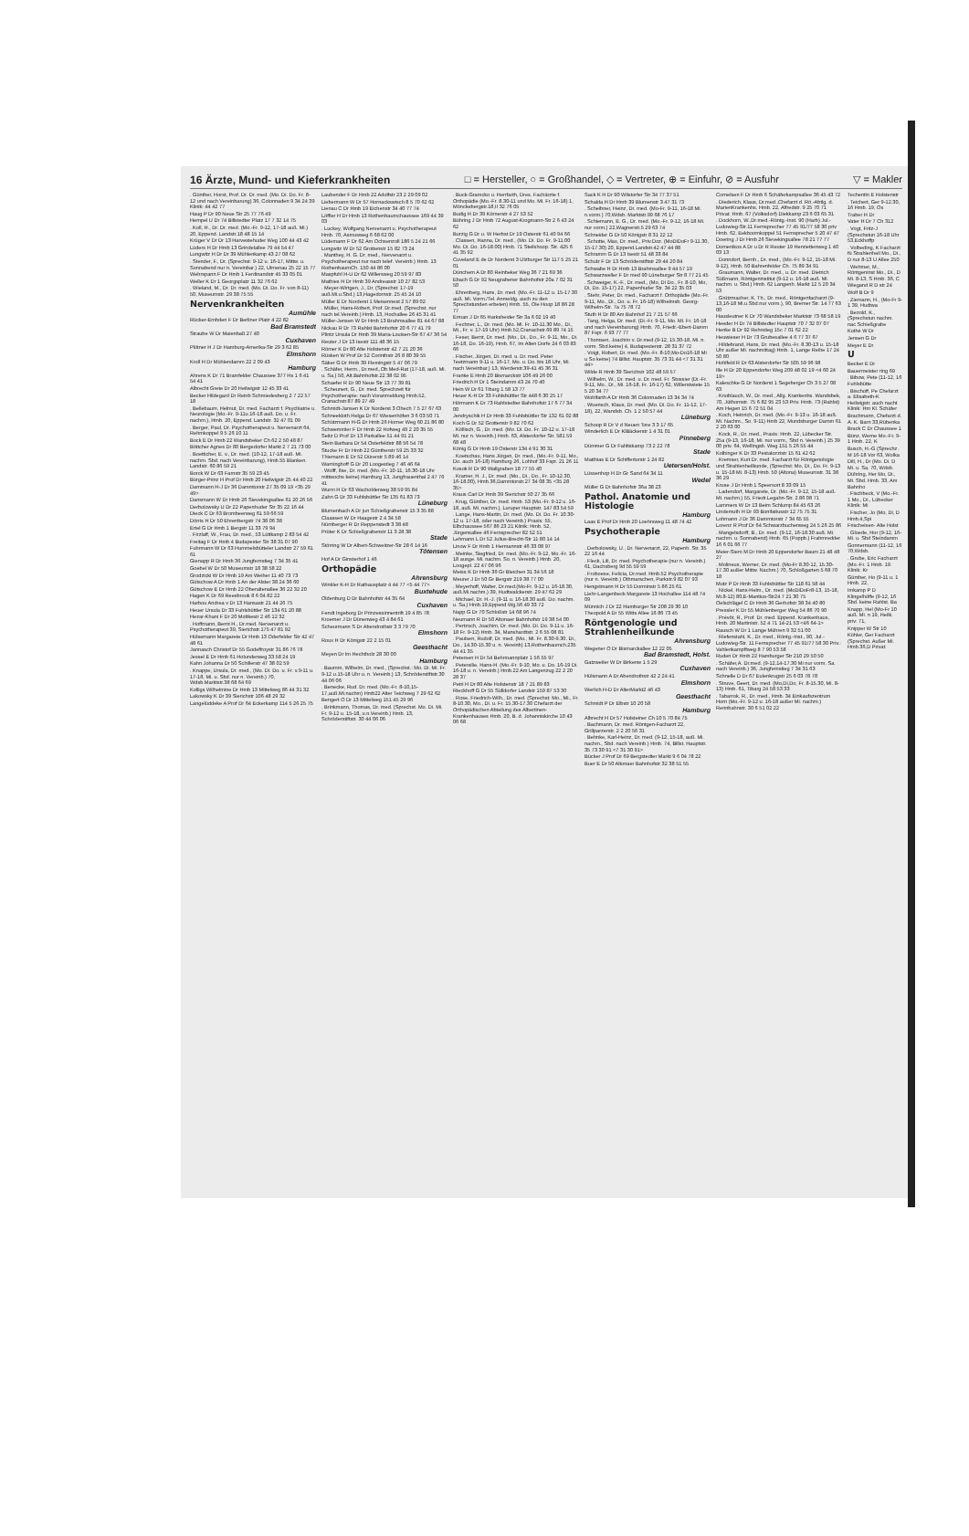16 Ärzte, Mund- und Kieferkrankheiten □ = Hersteller, ○ = Großhandel, ◇ = Vertreter, ⊕ = Einfuhr, ⊘ = Ausfuhr ▽ = Makler
. Günther, Horst, Prof. Dr. Dr. med. (Mo. Di. Do. Fr. 8-12 und nach Vereinbarung) 36, Colonnaden 9 34 24 39 Klinik: 44 42 77
Haug P Dr 90 Neue Str 25 77 76 49
Hempel U Dr 74 Billstedter Platz 17 7 32 14 75
. Koll, H., Dr. Dr. med. (Mo.-Fr. 9-12, 17-18 auß. Mi.) 20, Eppend. Landstr.18 48 15 14
Krüger V Dr Dr 13 Harvestehuder Weg 100 44 43 42
Lüders H Dr Hmb 13 Grindelallee 79 44 54 47
Lungwitz H Dr Dr 39 Mühlenkamp 43 27 08 62
. Stender, F., Dr. (Sprechst: 9-12 u. 16-17, Mittw. u. Sonnabend nur n. Vereinbar.) 22, Ulmenau 25 22 15 77
Wehrspann F Dr Hmb 1 Ferdinandstr 45 33 05 01
Weller K Dr 1 Georgsplatz 11 32 76 62
. Wieland, M., Dr. Dr. med. (Mo. Di. Do. Fr. von 8-11) 50, Museumstr. 29 38 75 55
Nervenkrankheiten
Aumühle
Rücker-Embden F Dr Berliner Platz 4 22 82
Bad Bramstedt
Straube W Dr Maienbaß 27 40
Cuxhaven
Plötner H J Dr Hamburg-Amerika-Str 29 3 62 85
Elmshorn
Kroll H Dr Mühlendamm 22 2 09 43
Hamburg
Ahrens K Dr 71 Bramfelder Chaussee 377 Hs 1 6 41 54 41
Albrecht Grete Dr 20 Heilwigstr 12 45 33 41
Becker Hildegard Dr Reinb Schmiedesberg 2 7 22 57 18
. Bellebaum, Helmut, Dr. med. Facharzt f. Psychiatrie u. Neurologie (Mo.-Fr. 9-11u.16-18 auß. Do. u. Fr. nachm.), Hmb. 20, Eppend. Landstr. 32 47 01 09
. Berger, Paul, Dr. Psychotherapeut u. Nervenarzt 64, Rehmkoppel 9 5 26 10 11
Bock E Dr Hmb 22 Wandsbeker Ch 62 2 50 48 87
Böttcher Agnes Dr 80 Bergedorfer Markt 2 7 21 73 00
. Boetticher, E. v., Dr. med. (10-12, 17-18 auß. Mi. nachm. Sbd. nach Vereinbarung), Hmb.55 Blanken. Landstr. 60 86 59 21
Borck W Dr 63 Farnstr 35 59 23 45
Bürger-Prinz H Prof Dr Hmb 20 Heilwigstr 25 44 40 22
Dammann H-J Dr 36 Dammtorstr 27 35 09 19 <35 29 49>
Dansmann W Dr Hmb 26 Sievekingsallee 61 20 26 56
Derbolowsky U Dr 22 Papenhuder Str 35 22 16 44
Dieck C Dr 63 Brombeerweg 61 59 66 59
Dörris H Dr 50 Ehrenbergstr 74 38 06 38
Ertel G Dr Hmb 1 Bergstr 11 33 79 94
. Firzlaff, W., Frau, Dr. med., 53 Lüttkamp 2 83 54 42
Freitag F Dr Hmb 4 Budapester Str 38 31 07 90
Fuhrmann W Dr 63 Hummelsbütteler Landstr 27 59 61 61
Gienapp R Dr Hmb 36 Jungfernstieg 7 34 35 41
Goebel W Dr 50 Museumstr 18 38 58 22
Grodzicki W Dr Hmb 19 Am Weiher 11 40 73 73
Gütschow A Dr Hmb 1 An der Alster 38 24 36 60
Gütschow E Dr Hmb 22 Oberaltenallee 36 22 32 20
Hagen K Dr 69 Reesbrook 8 6 04 82 22
Harbou Andrea v Dr 13 Hansastr 21 44 26 75
Heuer Ursula Dr 33 Fuhlsbüttler Str 134 61 20 88
Hezar-Khani F Dr 20 Moltkestr 2 46 12 32
. Hoffmann, Bernt H., Dr.med. Nervenarzt u. Psychotherapeut 39, Sierichstr.175 47 81 92
Hülsemann Margarete Dr Hmb 13 Oderfelder Str 42 47 48 61
Jannasch Christof Dr 55 Godeffroystr 31 86 76 78
Jessel E Dr Hmb 61 Holunderweg 33 58 24 19
Kahn Johanna Dr 50 Schillerstr 47 38 02 59
. Knappe, Ursula, Dr. med., (Mo. Di. Do. u. Fr. v.9-11 u. 17-18, Mi. u. Sbd. nur n. Vereinb.) 70, Wdsb.Marktstr.38 68 64 69
Kolligs Wilhelmine Dr Hmb 13 Mittelweg 86 44 31 32
Lakowsky K Dr 39 Sierichstr 106 48 29 32
Langelüddeke A Prof Dr 64 Eckerkamp 114 5 26 25 75
Laubender F Dr Hmb 22 Adolfstr 23 2 29 09 02
Liebermann W Dr 57 Hornackswisch 8 5 70 62 62
Lienau C Dr Hmb 19 Eichenstr 34 40 77 74
Löffler H Dr Hmb 13 Rothenbaumchaussee 169 44 39 03
. Luckey, Wolfgang Nervenarzt u. Psychotherapeut Hmb. 70, Asmusweg 6 68 62 00
Lüdemann F Dr 62 Am Ochsenzoll 186 5 24 21 66
Lungwitz W Dr 52 Grottenstr 15 82 73 24
. Manthey, H. G. Dr. med., Nervenarzt u. Psychotherapeut nur nach telef. Vereinb.) Hmb. 13 RothenbaumCh. 150 44 86 00
Maspfuhl H-U Dr 62 Willersweg 20 59 97 83
Mathies H Dr Hmb 39 Andreasstr 10 27 82 53
. Meyer-Wirtgen, J., Dr. (Sprechst: 17-19 auß.Mi.u.Sbd.) 13,Hagedornstr. 25 45 24 10
Müller E Dr Norderst 1 Meisennest 2 57 89 02
. Müller, Hans-Robert, Prof. Dr.med. (Sprechst. nur nach tel.Vereinb.) Hmb. 13, Hochallee 26 45 31 41
Müller-Jensen W Dr Hmb 13 Brahmsallee 81 44 67 88
Nickau R Dr 73 Rahlst Bahnhofstr 20 6 77 41 79
Plintz Ursula Dr Hmb 39 Maria-Louisen-Str 67 47 36 54
Reuter J Dr 13 Isestr 111 48 36 15
Römer K Dr 80 Alte Holstenstr 42 7 21 20 36
Rüsken W Prof Dr 52 Corinthstr 26 8 80 39 55
Säker G Dr Hmb 39 Flemingstr 5 47 06 79
. Schäfer, Herm., Dr.med.,Ob.Med-Rat (17-18, auß. Mi. u. Sa.) 50, Alt.Bahnhofstr.22 38 02 95
Schaefer R Dr 90 Neue Str 13 77 39 81
. Scheunert, G., Dr. med. Sprechzeit für Psychotherapie: nach Voranmeldung Hmb.52, Cranachstr.87 89 27 49
Schmidt-Jansen K Dr Norderst 3 Ohech 7 5 27 67 63
Schneekloth Helga Dr 67 Wiesenhöfen 3 6 03 50 71
Schützmann H-G Dr Hmb 26 Horner Weg 60 21 86 80
Schwemmler F Dr Hmb 22 Hofweg 49 2 20 35 55
Seitz D Prof Dr 13 Parkallee 51 44 91 21
Stein Barbara Dr 54 Osterfeldstr 88 56 54 78
Stucke Fr Dr Hmb 22 Güntherstr 59 25 33 32
Thiemann E Dr 52 Dürerstr 5 89 46 14
Warninghoff G Dr 20 Loogestieg 7 46 46 64
. Wolff, Ilse, Dr. med. (Mo.-Fr. 10-11, 16.30-18 Uhr mittwochs keine) Hamburg 13, Jungfrauenthal 2 47 76 41
Wurm H Dr 63 Wacholderweg 38 59 95 84
Zahn G Dr 33 Fuhlsbüttler Str 135 61 83 73
Lüneburg
Blumenbach A Dr jun Schießgrabenstr 15 3 35 88
Claassen W Dr Haagestr 2 4 34 58
Nürnberger R Dr Reppenstedt 3 38 48
Prüter K Dr Schießgrabenstr 11 3 28 38
Stade
Störring W Dr Albert-Schweitzer-Str 28 6 14 16
Tötensen
Hof A Dr Ginsterhof 1 46
Orthopädie
Ahrensburg
Winkler K-H Dr Rathausplatz 4 44 77 <5 44 77>
Buxtehude
Oldenburg D Dr Bahnhofstr 44 35 64
Cuxhaven
Fendt Ingeborg Dr Prinzessinnentrift 19 4 85 78
Kroemer J Dr Dünenweg 43 4 84 61
Scheurmann S Dr Abendrothstr 3 3 79 70
Elmshorn
Roux H Dr Königstr 22 2 15 01
Geesthacht
Meyen Dr Im Hechtholz 28 30 00
Hamburg
. Baumm, Wilhelm, Dr. med., (Sprechst.: Mo. Di. Mi. Fr. 9-12 u.15-18 Uhr u. n. Vereinb.) 13, Schröderstiftstr.30 44 06 06
. Benecke, Rud. Dr. med. (Mo.-Fr. 8-10,15-17,auß.Mi.nachm) Hmb22 Alter Teichweg 7 29 62 62
Bengert O Dr 13 Mittelweg 151 45 29 96
. Brinkmann, Thomas, Dr. med. (Sprechst. Mo. Di. Mi. Fr. 9-12 u. 15-18, u.n.Vereinb.) Hmb. 13, Schröderstiftstr. 30 44 06 06
. Buck-Gramcko u. Herrfarth, Dres. Fachärzte f. Orthopädie (Mo.-Fr. 8.30-11 und Mo. Mi. Fr. 16-18) 1, Mönckebergstr.18,II 32 76 05
Budig H Dr 39 Körnerstr 4 27 53 52
Bühring J Dr Hmb 72 August-Krogmann-Str 2 6 43 24 62
Burzig G Dr u. W Herbst Dr 19 Osterstr 61 40 94 66
. Classen, Hanna, Dr. med., (Mo. Di. Do. Fr. 9-11.00 Mo. Di. Do. 16-18.00) Hmb. 71 Steilshoop. Str. 425 6 41 35 92
Cuveland E de Dr Norderst 3 Ulzburger Str 117 5 25 21 01
Dünchem A Dr 80 Reinbeker Weg 36 7 21 69 36
Ebach G Dr 92 Neugrabener Bahnhofstr 20a 7 02 31 50
. Ehrenberg, Hans, Dr. med. (Mo.-Fr. 11-12 u. 15-17.30 auß. Mi. Vorm./Tel. Anmeldg. auch zu den Sprechstunden erbeten) Hmb. 55, Ole Hoop 18 86 28 77
Erman J Dr 65 Harksheider Str 3a 6 02 19 40
. Fechner, L., Dr. med. (Mo. Mi. Fr. 10-11.30 Mo., Di., Mi., Fr. v. 17-19 Uhr) Hmb.52,Cranachstr.69 89 74 15
. Feser, Bernt, Dr. med. (Mo., Di., Do., Fr. 9-11, Mo., Di. 16-18, Do. 16-19), Hmb. 67, Im Alten Dorfe 24 6 03 83 66
. Fischer, Jürgen, Dr. med. u. Dr. med. Peter Teetzmann 9-11 u. 16-17, Mo. u. Do. bis 18 Uhr, Mi. nach Vereinbar.) 13, Werderstr.39-41 45 36 31
Franke E Hmb 20 Bismarckstr 106 49 26 00
Friedrich H Dr 1 Steindamm 43 24 70 40
Hein W Dr 61 Tibarg 1 58 13 77
Heuer K-H Dr 33 Fuhlsbüttler Str 448 6 30 25 17
Hörmann K Dr 73 Rahlstedter Bahnhofstr 17 6 77 34 00
Jendryschik H Dr Hmb 33 Fuhlsbüttler Str 132 61 02 88
Koch G Dr 52 Grottenstr 9 82 70 62
. Köllisch, G., Dr. med. (Mo. Di. Do. Fr. 10-12 u. 17-18 Mi. nur n. Vereinb.) Hmb. 63, Alsterdorfer Str. 581 59 68 48
König G Dr Hmb 19 Osterstr 134 4 91 30 31
. Koetschau, Hans Jürgen, Dr. med., (Mo.-Fr. 9-11, Mo., Do. auch 16-18) Hamburg 26, Lohhof 33 Fspr. 21 26 11
Kosok R Dr 90 Wallgraben 18 77 55 40
. Kramer, H. J., Dr. med. (Mo., Di., Do., Fr. 10-12.30, 16-18.00), Hmb.36,Dammtorstr.27 34 08 35 <35 28 35>
Kraus Carl Dr Hmb 39 Sierichstr 50 27 35 66
. Krug, Günther, Dr. med. Hmb. 53 (Mo.-Fr. 9-12 u. 16-18, auß. Mi. nachm.), Luruper Hauptstr. 147 83 54 59
. Lange, Hans-Martin, Dr. med. (Mo. Di. Do. Fr. 10.30-12 u. 17-18, oder nach Vereinb.) Praxis: 55, Elbchaussee 567 86 23 21 Klinik: Hmb. 52, Jürgensallee 46 Fernsprecher 82 52 51
Lehmann L Dr 52 Julius-Brecht-Str 11 80 14 14
Linow F Dr Hmb 1 Hermannstr 46 33 08 97
. Meinke, Siegfried, Dr. med. (Mo.-Fr. 9-12, Mo.-Fr. 16-18 ausge. Mi. nachm. So. n. Vereinb.) Hmb. 20, Loogepl. 22 47 06 96
Meiss K Dr Hmb 36 Gr Bleichen 31 34 56 18
Meurer J Dr 50 Gr Bergstr 219 38 77 00
. Meyerhoff, Walter, Dr.med.(Mo-Fr. 9-12 u. 16-18.30, auß.Mi.nachm.) 39, Hudtwalckerstr. 29 47 62 29
. Michael, Dr. H.-J. (9-11 u. 16-18.30 auß. Do. nachm. u. Sa.) Hmb.19,Eppend.Wg.56 49 33 72
Napp G Dr 70 Schloßstr 14 68 96 74
Neumann R Dr 50 Altonaer Bahnhofstr 19 38 54 00
. Pertzsch, Joachim, Dr. med. (Mo. Di. Do. 9-11 u. 16-18 Fr. 9-12) Hmb. 34, Manshardtstr. 2 6 55 08 81
. Paulsen, Rudolf, Dr. med. (Mo., Mi. Fr. 8.30-9.30. Di., Do., 14.30-15.30 u. n. Vereinb) 13,Rothenbaumch.235 44 41 35
Petersen H Dr 54 Behrmannplatz 1 56 55 97
. Petersilie, Hans-H. (Mo.-Fr. 9-10, Mo. u. Do. 16-19 Di. 16-18 u. n. Vereinb.) Hmb.22 Am Langenzug 22 2 20 28 37
Petri H Dr 80 Alte Holstenstr 18 7 21 89 83
Rieckhoff G Dr 55 Sülldorfer Landstr 159 87 53 30
. Rose, Friedrich-Wilh., Dr. med. (Sprechst: Mo., Mi., Fr. 8-10.30, Mo., Di. u. Fr. 15.30-17.30 Chefarzt der Orthopädischen Abteilung des Albertinen-Krankenhauses Hmb. 20, B. d. Johanniskirche 10 43 06 68
Sack K H Dr 90 Wilstorfer Str 34 77 37 51
Schalda H Dr Hmb 39 Blumenstr 3 47 31 73
. Scheibner, Heinz, Dr. med. (Mo-Fr. 9-11, 16-18 Mi. n.vorm.) 70,Wdsb. Marktstr.99 68 76 17
. Schiemann, E. G., Dr. med. (Mo.-Fr. 9-12, 16-18 Mi. nur vorm.) 22,Wagnerstr.5 29 63 74
Schneider G Dr 50 Königstr 8 31 22 12
. Schotte, Max, Dr. med., Priv.Doz. (MoDiDoFr 9-11.30, 15-17.30) 20, Eppend.Landstr.42 47 44 88
Schramm G Dr 13 Isestr 51 48 33 84
Schulz F Dr 13 Schröderstiftstr 29 44 20 84
Schwabe H Dr Hmb 13 Brahmsallee 9 44 57 19
Schwarzweller F Dr med 90 Lüneburger Str 8 77 21 45
. Schweiger, K.-F., Dr. med., (Mo, Di Do., Fr. 8-10, Mo, Di, Do. 15-17) 22, Papenhuder Str. 34 22 35 03
. Stehr, Peter, Dr. med., Facharzt f. Orthopädie (Mo.-Fr. 9-11, Mo., Di., Do. u. Fr. 16-18) Wilhelmsb. Georg-Wilhelm-Str. 7a 75 78 72
Stuth H Dr 80 Am Bahnhof 21 7 21 57 66
. Tang, Helga, Dr. med. (Di.-Fr. 9-11, Mo. Mi. Fr. 16-18 und nach Vereinbarung) Hmb. 70, Friedr.-Ebert-Damm 87 Fspr. 6 93 77 77
. Thomsen, Joachim v. Dr.med.(9-12, 15.30-18, Mi. n. vorm. Sbd.keine) 4, Budapesterstr. 28 31 37 72
. Voigt, Robert, Dr. med. (Mo.-Fr. 8-10,Mo-Do16-18 Mi u So keine) 74 Billst. Hauptstr. 35 73 31 44 <7 31 31 44>
Wilde R Hmb 39 Sierichstr 102 48 59 57
. Wilhelm, W., Dr. med. u. Dr. med. Fr. Stossier (Di.-Fr. 9-11, Mo., Di., Mi. 16-18, Fr. 16-17) 62, Willerstwiete 15 5 20 34 77
Wohlfarth A Dr Hmb 36 Colonnaden 13 34 34 74
. Wuensch, Klaus, Dr. med. (Mo. Di. Do. Fr. 11-12, 17-18), 22, Wandsb. Ch. 1 2 50 57 44
Lüneburg
Schoop R Dr V d Neuen Tore 3 3 17 65
Winderlich E Dr KlBäckerstr 1 4 31 01
Pinneberg
Dümmer G Dr Fahltskamp 73 2 22 78
Stade
Matthias E Dr Schiffertorstr 1 24 82
Uetersen/Holst.
Lüssenhop H Dr Gr Sand 64 34 11
Wedel
Müller G Dr Bahnhofstr 36a 38 23
Pathol. Anatomie und Histologie
Hamburg
Laas E Prof Dr Hmb 20 Loehrsweg 11 48 74 42
Psychotherapie
Hamburg
. Derbolowsky, U., Dr. Nervenarzt, 22, Papenh. Str. 35 22 16 44
. Fleck, Lili, Dr. med. Psychotherapie (nur n. Vereinb.) 61, Dachsberg 9d 55 59 59
. Froboese, Felicia, Dr.med. Hmb.52 Psychotherapie (nur n. Vereinb.) Othmarschen, Parkstr.9 82 07 93
Hengstmann H Dr 55 Dorminstr 5 86 25 61
Liehr-Langenbeck Margarete 13 Hochallee 114 48 74 09
Münnich J Dr 22 Hamburger Str 208 29 30 10
Theopold A Dr 55 Witts Allee 16 86 73 45
Röntgenologie und Strahlenheilkunde
Ahrensburg
Wegener O Dr Bismarckallee 12 22 05
Bad Bramstedt, Holst.
Gatzweiler W Dr Birkenw 1 5 29
Cuxhaven
Hülsmann A Dr Abendrothstr 42 2 24 41
Elmshorn
Werlich H-D Dr AlterMarkt2 46 43
Geesthacht
Schmidt P Dr Elbstr 10 20 58
Hamburg
Albrecht H Dr 57 Holsteiner Ch 10 5 70 84 75
. Bachmann, Dr. med. Röntgen-Facharzt 22, Grillparzerstr. 2 2 20 56 31
. Behnke, Karl-Heinz, Dr. med. (9-12, 15-18, auß. Mi. nachm., Sbd. nach Vereinb.) Hmb. 74, Billst. Hauptstr. 35 73 30 91 <7 31 30 91>
Bücker J Prof Dr 69 Bergstedter Markt 9 6 04 78 22
Buer E Dr 50 Altonaer Bahnhofstr 32 38 51 55
Cornelsen F Dr Hmb 6 Schäferkampsallee 36 45 43 72
. Diederich, Klaus, Dr.med.,Chefarzt d. Rö.-Abtlg. d. MarienKrankenhs. Hmb. 22, Alfredstr. 9 25 70 71 Privat: Hmb. 67 (Volksdorf) Diekkamp 23 6 03 65 31
. Dockhorn, W.,Dr.med.-Röntg.-Inst. 90 (Harb) Jul.-Ludowieg-Str.11 Fernsprecher 77 45 91/77 58 30 priv Hmb. 62, Eekboomkoppel 51 Fernsprecher 5 20 47 47
Doering J Dr Hmb 26 Sievekingsallee 78 21 77 77
Domenikos A Dr u Dr R Reuter 19 Henriettenweg 1 40 03 13
. Donndorf, Bernh., Dr. med., (Mo.-Fr. 9-12, 15-18 Mi. 9-12), Hmb. 50 Bahrenfelder Ch. 75 89 34 91
. Graumann, Walter, Dr. med., u. Dr. med. Dietrich Süßmann, Röntgeninstitut (9-12 u. 16-18 auß. Mi. nachm. u. Sbd.) Hmb. 62 Langenh. Markt 12 5 20 34 53
. Grützmacher, K. Th., Dr. med., Röntgenfacharzt (9-13,16-18 Mi.u.Sbd.nur vorm.), 90, Bremer Str. 14 77 63 00
Hausleutner K Dr 70 Wandsbeker Marktstr 73 68 58 19
Heeder H Dr 74 Billstedter Hauptstr 70 7 32 07 07
Henke B Dr 92 Rehrstieg 15c 7 01 62 22
Heuwieser H Dr 73 Grubesallee 4 6 77 37 67
. Hildebrand, Hans, Dr. med. (Mo.-Fr. 8.30-13 u. 15-18 Uhr außer Mi. nachmittag) Hmb. 1, Lange Reihe 17 24 50 80
Hohlfeld R Dr 63 Alsterdorfer Str 505 59 96 98
Ille H Dr 20 Eppendorfer Weg 209 48 02 19 <4 60 24 19>
Kaleschke G Dr Norderst 1 Segeberger Ch 3 5 27 08 63
. Knoblauch, W., Dr. med., Allg. Krankenhs. Wandsbek, 70, Jüthornstr. 75 6 82 95 23 53 Priv. Hmb. 73 (Rahlst) Am Hegen 15 6 72 51 04
. Koch, Heinrich, Dr. med. (Mo.-Fr. 9-13 u. 16-18 auß. Mi. Nachm., So. 9-11) Hmb 22, Mundsburger Damm 61 2 20 63 00
. Kock, R., Dr. med., Praxis: Hmb. 22, Lübecker Str. 25a (9-13, 16-18, Mi. nur vorm., Sbd n. Vereinb.) 25 39 00 priv. 64, Wellingsb. Weg 151 5 26 55 44
Kolbinger K Dr 33 Pestalozzistr 15 61 42 62
. Kremser, Kurt Dr. med. Facharzt für Röntgenologie und Strahlenheilkunde, (Sprechst: Mo, Di., Do. Fr. 9-13 u. 15-18 Mi. 8-13) Hmb. 50 (Altona) Museumstr. 31 38 36 29
Kruse J Dr Hmb 1 Speersort 8 33 09 15
. Ladendorf, Margarete, Dr. (Mo.-Fr. 9-12, 15-18 auß. Mi. nachm.) 55, Friedr.Legahn-Str. 2 86 08 71
Lammers W Dr 13 Beim Schlump 84 45 63 26
Lindemuth H Dr 93 Bonifatiusstr 12 75 75 31
Lohmann J Dr 36 Dammtorstr 7 34 65 55
Lorenz R Prof Dr 64 Schwarzbuchenweg 24 5 26 25 86
. Mangelsdorff, B., Dr. med. (9-12, 16-18.30 auß. Mi. nachm. u. Sonnabend) Hmb. 65 (Poppb.) Frahmredder 16 6 01 66 77
Meier-Siem M Dr Hmb 20 Eppendorfer Baum 21 48 48 27
. Molineus, Werner, Dr. med. (Mo-Fr 8.30-12, 15.30-17.30 außer Mittw. Nachm.) 70, Schloßgarten 5 68 70 18
Mutz P Dr Hmb 33 Fuhlsbüttler Str 118 61 58 44
. Nickel, Hans-Helm., Dr. med. (MoDiDoFr8-13, 15-18, Mi.8-12) 80,E-Mantius-Str24 7 21 30 75
Oelschlägel C Dr Hmb 36 Gerhofstr 38 34 40 80
Pressler K Dr 55 Mühlenberger Weg 54 86 70 90
. Prévôt, R., Prof. Dr. med. Eppend. Krankenhaus, Hmb. 20 Martinistr. 52 4 71 14-21 53 <46 64-1>
Rausch W Dr 1 Lange Mühren 9 32 51 00
. Riefenstahl, K., Dr. med., Röntg.-Inst., 90, Jul.-Ludowieg-Str. 11 Fernsprecher 77 45 91/77 58 30 Priv.: Vahlenkampffweg 8 7 90 53 58
Ruden Dr Hmb 22 Hamburger Str 210 29 50 50
. Schäfer,A. Dr.med. (9-12,14-17.30 Mi nur vorm. Sa. nach Vereinb.) 36, Jungfernstieg 7 34 31 63
Schnelle D Dr 67 Eulenkrugstr 25 6 03 78 78
. Struve, Geert, Dr. med. (Mo,Di,Do, Fr. 8-15.30, Mi. 8-13) Hmb. 61, Tibarg 24 58 53 33
. Tabarrok, R., Dr. med., Hmb. 34 Einkaufszentrum Horn (Mo.-Fr. 9-12 u. 16-18 außer Mi. nachm.) Rennbahnstr. 30 6 51 02 22
Techentin E Holstenstr
. Teichert, Ger 9-12.30, 16 Hmb. 19, Os
Traber H Dr
Vater H Dr 7 Ch 312
. Vogt, Fritz-J (Sprechstun 16-18 Uhr 53,Eckhoffp
. Volbeding, K Facharzt fü Strahlenheil Mo., Di., D nur 8-13 U Allee 250
. Wehmer, M., Röntgeninst Mo., Di., D Mi. 8-13, S Hmb. 36, C
Wiegand R D str 24
Wolf B Dr 9
. Ziemann, H., (Mo-Fr 9-1 39, Hudtwa
. Bezold, K., (Sprechstun nachm. nac Schießgrabe
Kothé W Dr
Jensen G Dr
Meyer E Dr
U
Becker E Dr
Bauermeister ring 69
. Bibow, Pete (11-12, 16 Fuhlsbütte
. Bischoff, Pe Chefarzt a. Elisabeth-K Heilwigstr. auch nacht Klinik: Hm Kl. Schäfer
Brachmann, Chefarzt d. A. K. Barn 33,Rübenka
Brack C Dr Chaussee 1
Bünz, Werne Mo.-Fr. 9-1 Hmb. 22, K
Busch, H.-G (Sprechz. M 16-18 Vor 63, Wolka
Dill, H., Dr (Mo. Di. D Mi. u. Sa. 70, Wdsb.
Dühring, Her Mo, Di., Mi. Sbd. Hmb. 33, Am Bahnho
. Fischbeck, V (Mo.-Fr. 1 Mo., Di., Lübecker Klinik: Mi
. Fischer, Jo (Mo, Di, D Hmb.4,Spi
Frischeisen- Alte Holst
. Gloede, Hor (9-12, 16- Mi. u. Sbd Steindamm
Gonnermann (11-12, 16 70,Wdsb.
. Grube, Eric Facharzt (Mo.-Fr. 1 Hmb. 19. Klinik: Kr
Günther, Ho (9-11 u. 1 Hmb. 22,
Imkamp P D Klingelhöffe (9-12, 16 Sbd. keine Rahlst. Ba
Knapp, Hel (Mo-Fr 10 auß. Mi. n 19, Heilk. priv: 71,
Knipper W Str 10
Köhler, Ger Facharzt (Sprechst. Außer Mi. Hmb.36,D Privat: